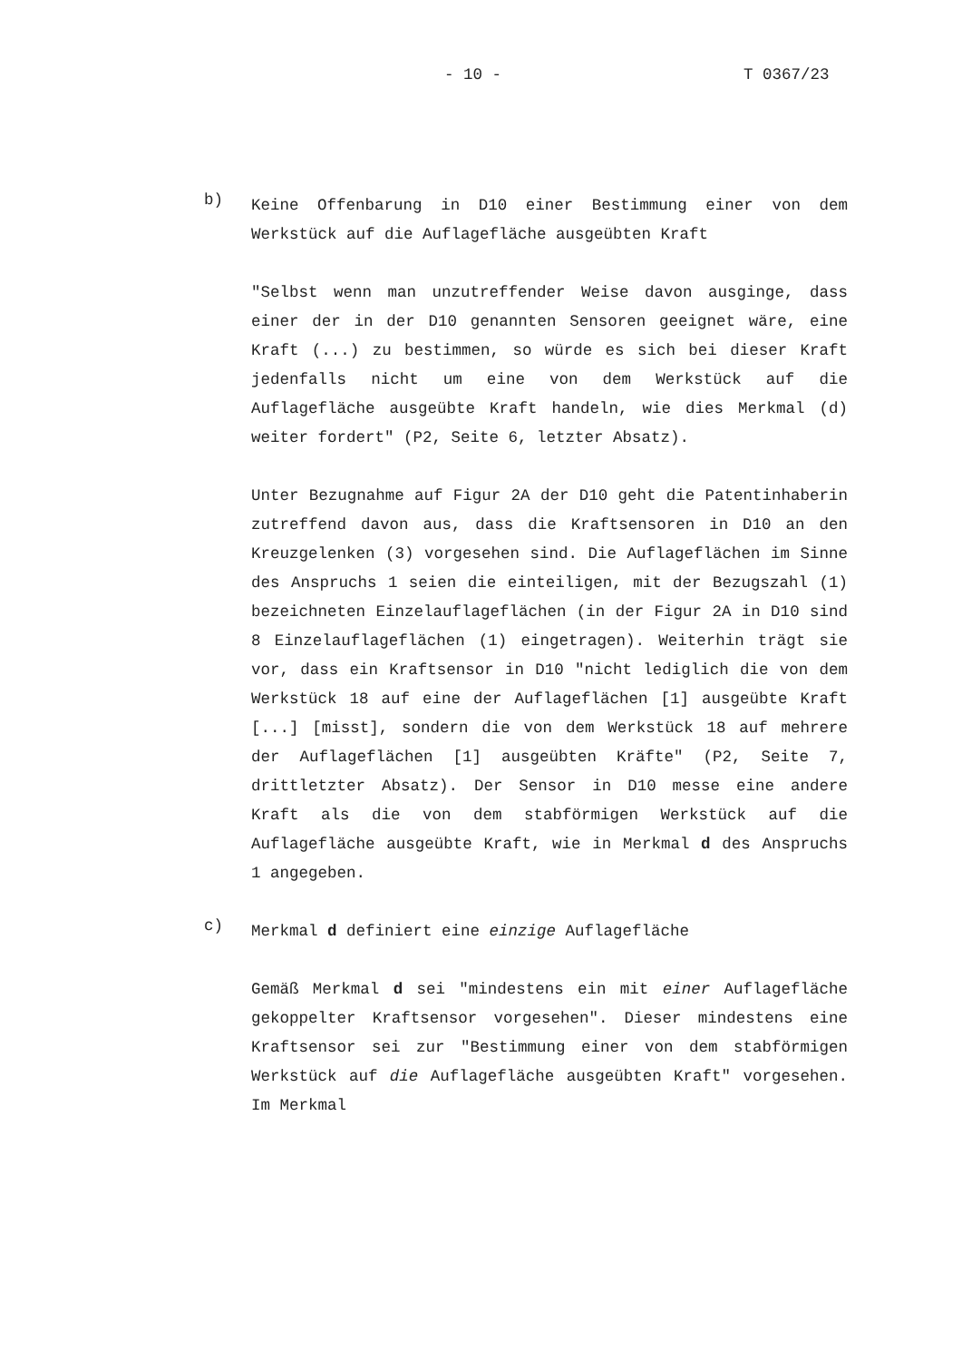- 10 - T 0367/23
b)
Keine Offenbarung in D10 einer Bestimmung einer von dem Werkstück auf die Auflagefläche ausgeübten Kraft
"Selbst wenn man unzutreffender Weise davon ausginge, dass einer der in der D10 genannten Sensoren geeignet wäre, eine Kraft (...) zu bestimmen, so würde es sich bei dieser Kraft jedenfalls nicht um eine von dem Werkstück auf die Auflagefläche ausgeübte Kraft handeln, wie dies Merkmal (d) weiter fordert" (P2, Seite 6, letzter Absatz).
Unter Bezugnahme auf Figur 2A der D10 geht die Patentinhaberin zutreffend davon aus, dass die Kraftsensoren in D10 an den Kreuzgelenken (3) vorgesehen sind. Die Auflageflächen im Sinne des Anspruchs 1 seien die einteiligen, mit der Bezugszahl (1) bezeichneten Einzelauflageflächen (in der Figur 2A in D10 sind 8 Einzelauflageflächen (1) eingetragen). Weiterhin trägt sie vor, dass ein Kraftsensor in D10 "nicht lediglich die von dem Werkstück 18 auf eine der Auflageflächen [1] ausgeübte Kraft [...] [misst], sondern die von dem Werkstück 18 auf mehrere der Auflageflächen [1] ausgeübten Kräfte" (P2, Seite 7, drittletzter Absatz). Der Sensor in D10 messe eine andere Kraft als die von dem stabförmigen Werkstück auf die Auflagefläche ausgeübte Kraft, wie in Merkmal d des Anspruchs 1 angegeben.
c)
Merkmal d definiert eine einzige Auflagefläche
Gemäß Merkmal d sei "mindestens ein mit einer Auflagefläche gekoppelter Kraftsensor vorgesehen". Dieser mindestens eine Kraftsensor sei zur "Bestimmung einer von dem stabförmigen Werkstück auf die Auflagefläche ausgeübten Kraft" vorgesehen. Im Merkmal